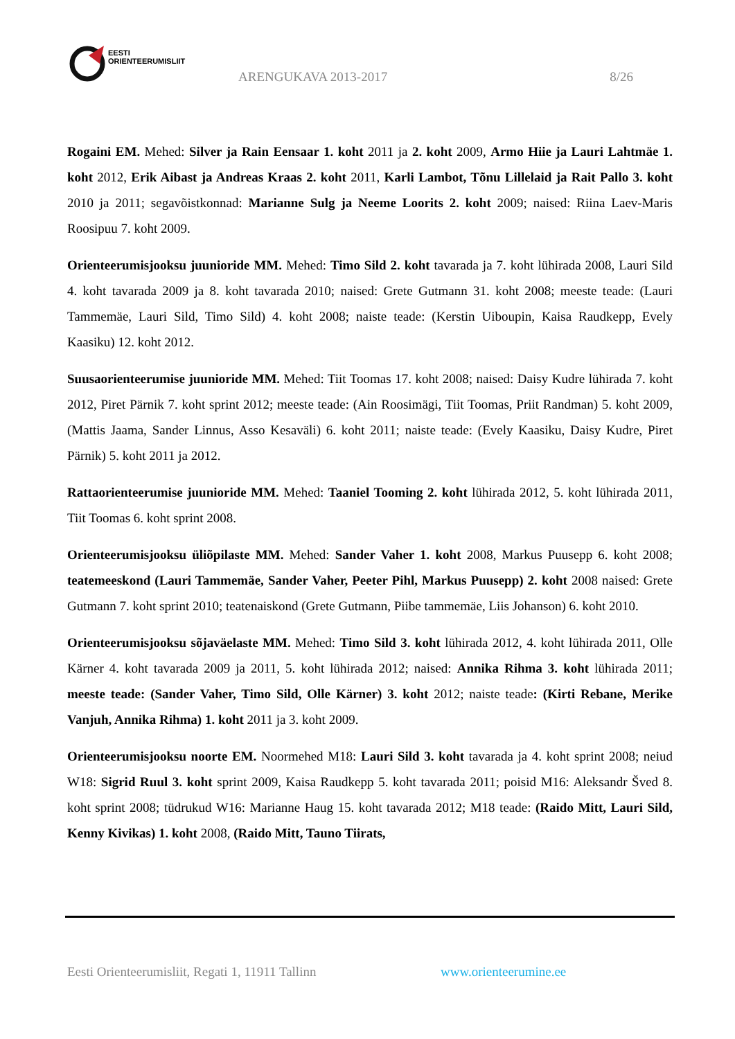EESTI
ORIENTEERUMISLIIT
ARENGUKAVA 2013-2017 8/26
Rogaini EM. Mehed: Silver ja Rain Eensaar 1. koht 2011 ja 2. koht 2009, Armo Hiie ja Lauri Lahtmäe 1. koht 2012, Erik Aibast ja Andreas Kraas 2. koht 2011, Karli Lambot, Tõnu Lillelaid ja Rait Pallo 3. koht 2010 ja 2011; segavõistkonnad: Marianne Sulg ja Neeme Loorits 2. koht 2009; naised: Riina Laev-Maris Roosipuu 7. koht 2009.
Orienteerumisjooksu juunioride MM. Mehed: Timo Sild 2. koht tavarada ja 7. koht lühirada 2008, Lauri Sild 4. koht tavarada 2009 ja 8. koht tavarada 2010; naised: Grete Gutmann 31. koht 2008; meeste teade: (Lauri Tammemäe, Lauri Sild, Timo Sild) 4. koht 2008; naiste teade: (Kerstin Uiboupin, Kaisa Raudkepp, Evely Kaasiku) 12. koht 2012.
Suusaorienteerumise juunioride MM. Mehed: Tiit Toomas 17. koht 2008; naised: Daisy Kudre lühirada 7. koht 2012, Piret Pärnik 7. koht sprint 2012; meeste teade: (Ain Roosimägi, Tiit Toomas, Priit Randman) 5. koht 2009, (Mattis Jaama, Sander Linnus, Asso Kesaväli) 6. koht 2011; naiste teade: (Evely Kaasiku, Daisy Kudre, Piret Pärnik) 5. koht 2011 ja 2012.
Rattaorienteerumise juunioride MM. Mehed: Taaniel Tooming 2. koht lühirada 2012, 5. koht lühirada 2011, Tiit Toomas 6. koht sprint 2008.
Orienteerumisjooksu üliõpilaste MM. Mehed: Sander Vaher 1. koht 2008, Markus Puusepp 6. koht 2008; teatemeeskond (Lauri Tammemäe, Sander Vaher, Peeter Pihl, Markus Puusepp) 2. koht 2008 naised: Grete Gutmann 7. koht sprint 2010; teatenaiskond (Grete Gutmann, Piibe tammemäe, Liis Johanson) 6. koht 2010.
Orienteerumisjooksu sõjaväelaste MM. Mehed: Timo Sild 3. koht lühirada 2012, 4. koht lühirada 2011, Olle Kärner 4. koht tavarada 2009 ja 2011, 5. koht lühirada 2012; naised: Annika Rihma 3. koht lühirada 2011; meeste teade: (Sander Vaher, Timo Sild, Olle Kärner) 3. koht 2012; naiste teade: (Kirti Rebane, Merike Vanjuh, Annika Rihma) 1. koht 2011 ja 3. koht 2009.
Orienteerumisjooksu noorte EM. Noormehed M18: Lauri Sild 3. koht tavarada ja 4. koht sprint 2008; neiud W18: Sigrid Ruul 3. koht sprint 2009, Kaisa Raudkepp 5. koht tavarada 2011; poisid M16: Aleksandr Šved 8. koht sprint 2008; tüdrukud W16: Marianne Haug 15. koht tavarada 2012; M18 teade: (Raido Mitt, Lauri Sild, Kenny Kivikas) 1. koht 2008, (Raido Mitt, Tauno Tiirats,
Eesti Orienteerumisliit, Regati 1, 11911 Tallinn
www.orienteerumine.ee